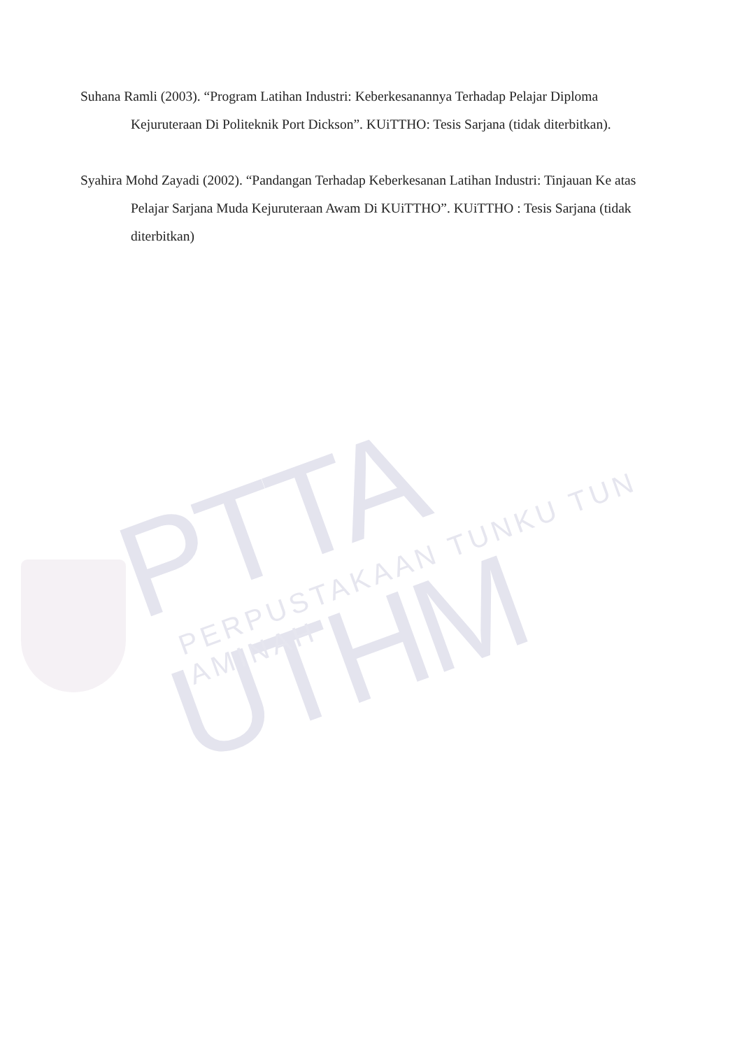PTTA UTHM PERPUSTAKAAN TUNKU TUN AMINAH
Suhana Ramli (2003). “Program Latihan Industri: Keberkesanannya Terhadap Pelajar Diploma Kejuruteraan Di Politeknik Port Dickson”. KUiTTHO: Tesis Sarjana (tidak diterbitkan).
Syahira Mohd Zayadi (2002). “Pandangan Terhadap Keberkesanan Latihan Industri: Tinjauan Ke atas Pelajar Sarjana Muda Kejuruteraan Awam Di KUiTTHO”. KUiTTHO : Tesis Sarjana (tidak diterbitkan)